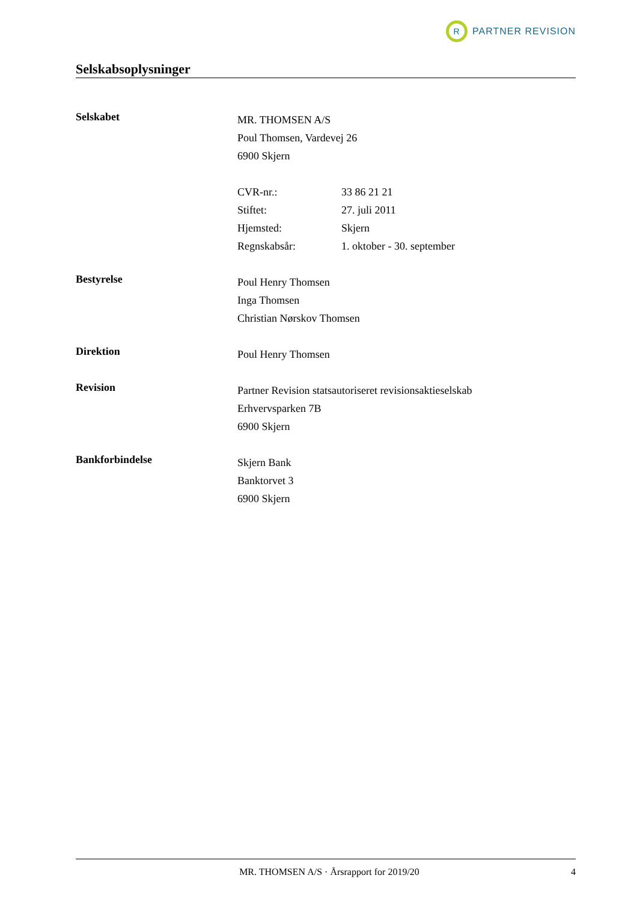R
PARTNER REVISION
Selskabsoplysninger
Selskabet
MR. THOMSEN A/S
Poul Thomsen, Vardevej 26
6900 Skjern
CVR-nr.: 33 86 21 21
Stiftet: 27. juli 2011
Hjemsted: Skjern
Regnskabsår: 1. oktober - 30. september
Bestyrelse
Poul Henry Thomsen
Inga Thomsen
Christian Nørskov Thomsen
Direktion
Poul Henry Thomsen
Revision
Partner Revision statsautoriseret revisionsaktieselskab
Erhvervsparken 7B
6900 Skjern
Bankforbindelse
Skjern Bank
Banktorvet 3
6900 Skjern
MR. THOMSEN A/S · Årsrapport for 2019/20 4